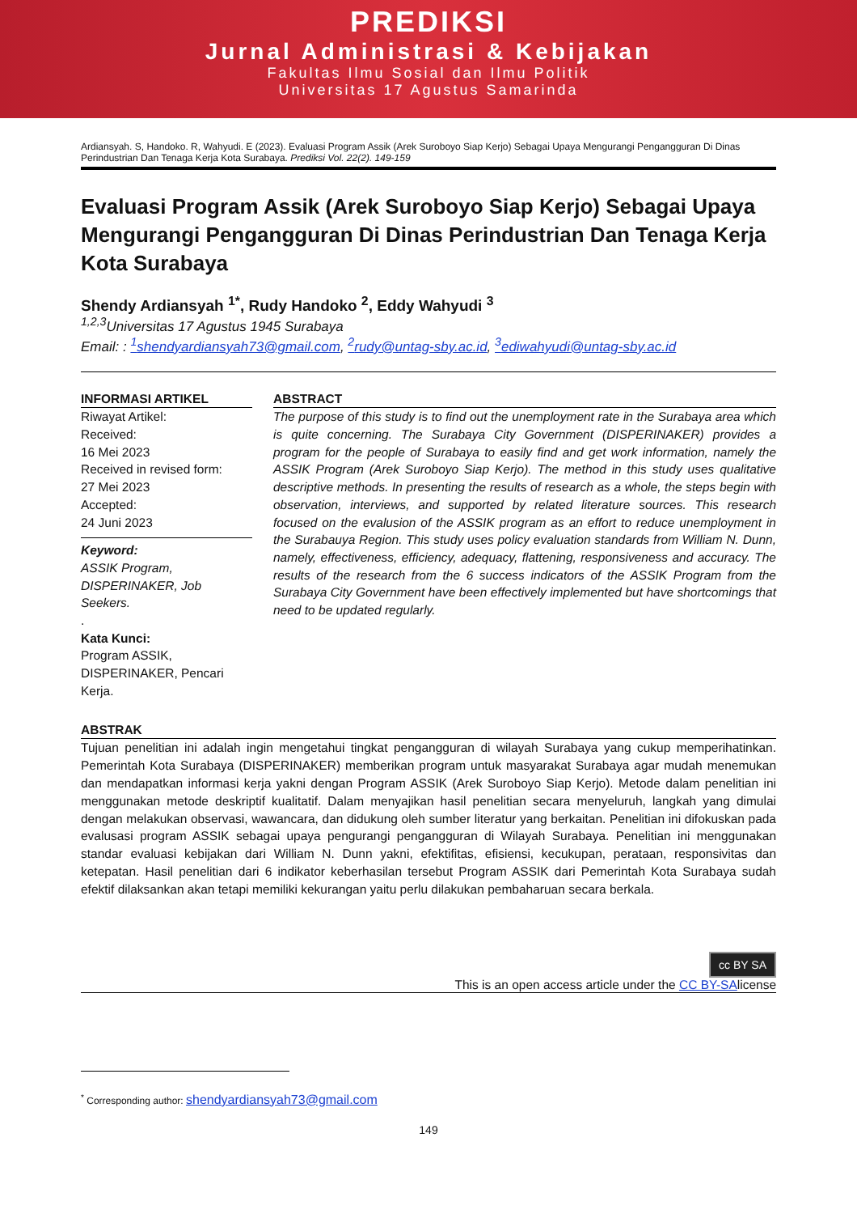PREDIKSI
Jurnal Administrasi & Kebijakan
Fakultas Ilmu Sosial dan Ilmu Politik
Universitas 17 Agustus Samarinda
Ardiansyah. S, Handoko. R, Wahyudi. E (2023). Evaluasi Program Assik (Arek Suroboyo Siap Kerjo) Sebagai Upaya Mengurangi Pengangguran Di Dinas Perindustrian Dan Tenaga Kerja Kota Surabaya. Prediksi Vol. 22(2). 149-159
Evaluasi Program Assik (Arek Suroboyo Siap Kerjo) Sebagai Upaya Mengurangi Pengangguran Di Dinas Perindustrian Dan Tenaga Kerja Kota Surabaya
Shendy Ardiansyah <sup>1*</sup>, Rudy Handoko <sup>2</sup>, Eddy Wahyudi <sup>3</sup>
<sup>1,2,3</sup>Universitas 17 Agustus 1945 Surabaya
Email: : <sup>1</sup>shendyardiansyah73@gmail.com, <sup>2</sup>rudy@untag-sby.ac.id, <sup>3</sup>ediwahyudi@untag-sby.ac.id
INFORMASI ARTIKEL
Riwayat Artikel:
Received:
16 Mei 2023
Received in revised form:
27 Mei 2023
Accepted:
24 Juni 2023
Keyword:
ASSIK Program, DISPERINAKER, Job Seekers.
.
Kata Kunci:
Program ASSIK, DISPERINAKER, Pencari Kerja.
ABSTRACT
The purpose of this study is to find out the unemployment rate in the Surabaya area which is quite concerning. The Surabaya City Government (DISPERINAKER) provides a program for the people of Surabaya to easily find and get work information, namely the ASSIK Program (Arek Suroboyo Siap Kerjo). The method in this study uses qualitative descriptive methods. In presenting the results of research as a whole, the steps begin with observation, interviews, and supported by related literature sources. This research focused on the evalusion of the ASSIK program as an effort to reduce unemployment in the Surabauya Region. This study uses policy evaluation standards from William N. Dunn, namely, effectiveness, efficiency, adequacy, flattening, responsiveness and accuracy. The results of the research from the 6 success indicators of the ASSIK Program from the Surabaya City Government have been effectively implemented but have shortcomings that need to be updated regularly.
ABSTRAK
Tujuan penelitian ini adalah ingin mengetahui tingkat pengangguran di wilayah Surabaya yang cukup memperihatinkan. Pemerintah Kota Surabaya (DISPERINAKER) memberikan program untuk masyarakat Surabaya agar mudah menemukan dan mendapatkan informasi kerja yakni dengan Program ASSIK (Arek Suroboyo Siap Kerjo). Metode dalam penelitian ini menggunakan metode deskriptif kualitatif. Dalam menyajikan hasil penelitian secara menyeluruh, langkah yang dimulai dengan melakukan observasi, wawancara, dan didukung oleh sumber literatur yang berkaitan. Penelitian ini difokuskan pada evalusasi program ASSIK sebagai upaya pengurangi pengangguran di Wilayah Surabaya. Penelitian ini menggunakan standar evaluasi kebijakan dari William N. Dunn yakni, efektifitas, efisiensi, kecukupan, perataan, responsivitas dan ketepatan. Hasil penelitian dari 6 indikator keberhasilan tersebut Program ASSIK dari Pemerintah Kota Surabaya sudah efektif dilaksankan akan tetapi memiliki kekurangan yaitu perlu dilakukan pembaharuan secara berkala.
cc BY SA
This is an open access article under the CC BY-SAlicense
<sup>*</sup> Corresponding author: shendyardiansyah73@gmail.com
149